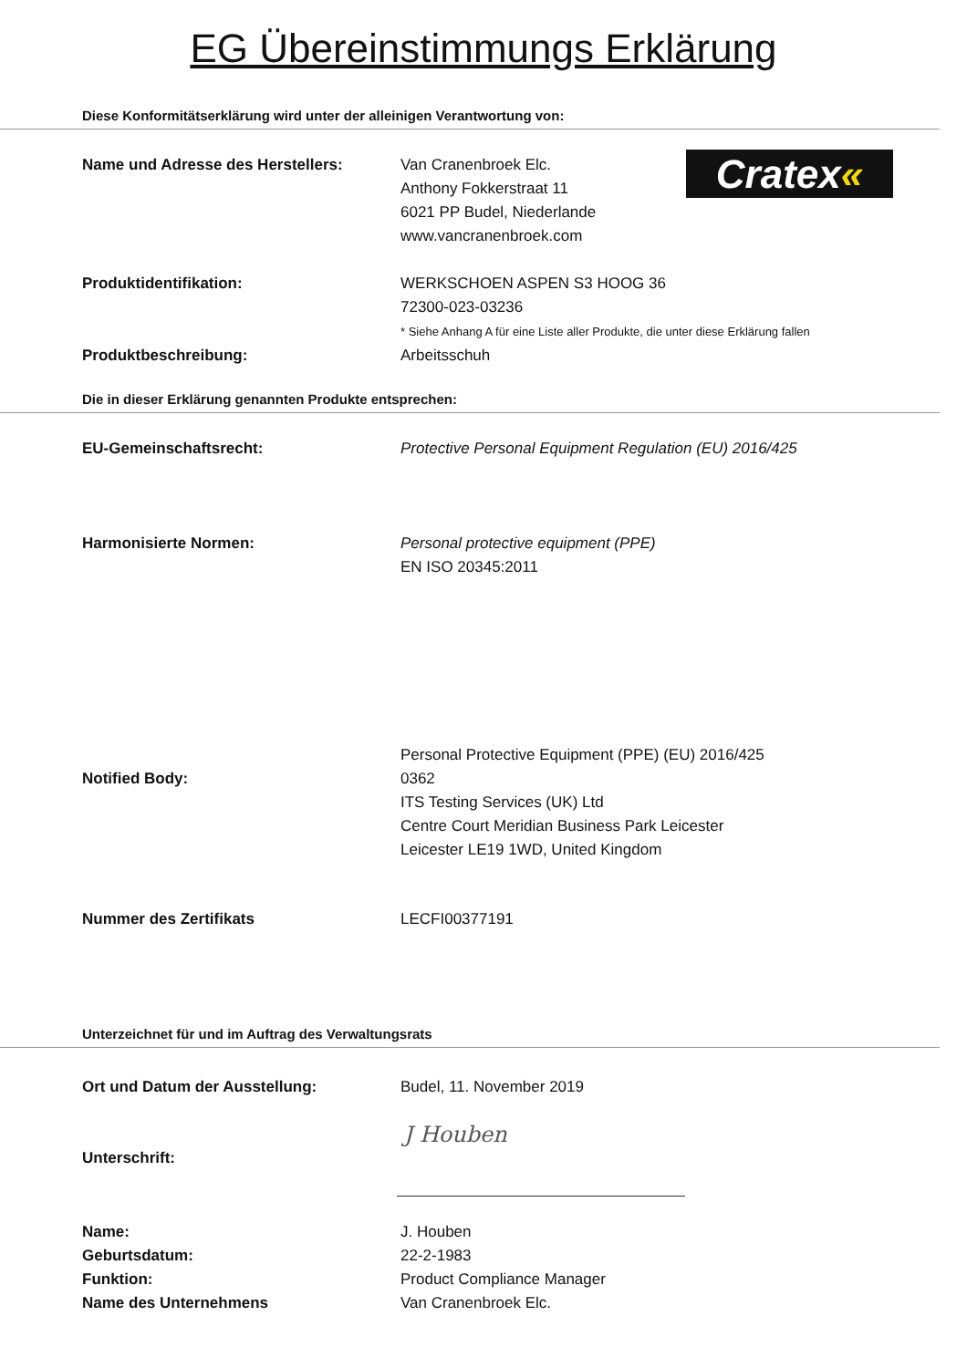EG Übereinstimmungs Erklärung
Diese Konformitätserklärung wird unter der alleinigen Verantwortung von:
Cratex«
Name und Adresse des Herstellers: Van Cranenbroek Elc.
Anthony Fokkerstraat 11
6021 PP Budel, Niederlande
www.vancranenbroek.com
Produktidentifikation: WERKSCHOEN ASPEN S3 HOOG 36
72300-023-03236
* Siehe Anhang A für eine Liste aller Produkte, die unter diese Erklärung fallen
Produktbeschreibung: Arbeitsschuh
Die in dieser Erklärung genannten Produkte entsprechen:
EU-Gemeinschaftsrecht: Protective Personal Equipment Regulation (EU) 2016/425
Harmonisierte Normen: Personal protective equipment (PPE)
EN ISO 20345:2011
Notified Body:
Personal Protective Equipment (PPE) (EU) 2016/425
0362
ITS Testing Services (UK) Ltd
Centre Court Meridian Business Park Leicester
Leicester LE19 1WD, United Kingdom
Nummer des Zertifikats LECFI00377191
Unterzeichnet für und im Auftrag des Verwaltungsrats
Ort und Datum der Ausstellung: Budel, 11. November 2019
Unterschrift:
J Houben
Name:
Geburtsdatum:
Funktion:
Name des Unternehmens
J. Houben
22-2-1983
Product Compliance Manager
Van Cranenbroek Elc.